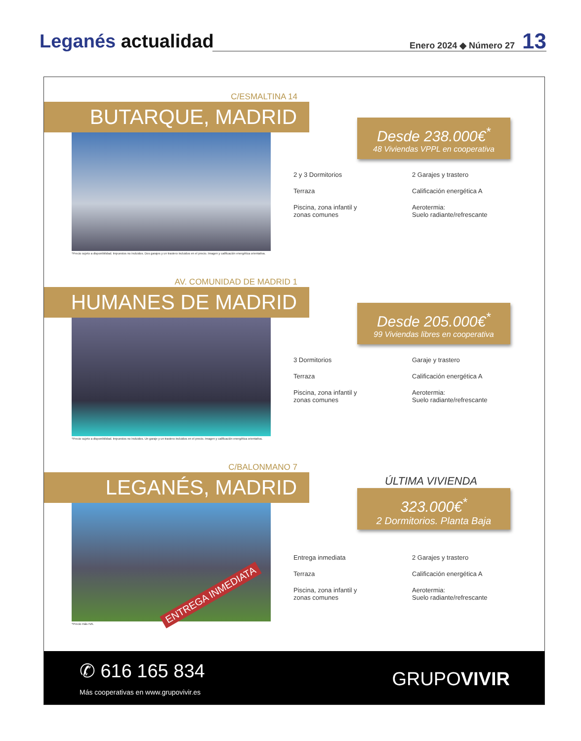Leganés actualidad Enero 2024 ◆ Número 27 13
C/ESMALTINA 14
BUTARQUE, MADRID
*Precio sujeto a disponibilidad. Impuestos no incluidos. Dos garajes y un trastero incluidos en el precio. Imagen y calificación energética orientativa.
Desde 238.000€<sup>*</sup>
48 Viviendas VPPL en cooperativa
2 y 3 Dormitorios
2 Garajes y trastero
Terraza
Calificación energética A
Piscina, zona infantil y
zonas comunes
Aerotermia:
Suelo radiante/refrescante
AV. COMUNIDAD DE MADRID 1
HUMANES DE MADRID
*Precio sujeto a disponibilidad. Impuestos no incluidos. Un garaje y un trastero incluidos en el precio. Imagen y calificación energética orientativa.
Desde 205.000€<sup>*</sup>
99 Viviendas libres en cooperativa
3 Dormitorios
Garaje y trastero
Terraza
Calificación energética A
Piscina, zona infantil y
zonas comunes
Aerotermia:
Suelo radiante/refrescante
C/BALONMANO 7
LEGANÉS, MADRID
ENTREGA INMEDIATA
*Precio más IVA.
ÚLTIMA VIVIENDA
323.000€<sup>*</sup>
2 Dormitorios. Planta Baja
Entrega inmediata
2 Garajes y trastero
Terraza
Calificación energética A
Piscina, zona infantil y
zonas comunes
Aerotermia:
Suelo radiante/refrescante
✆ 616 165 834
Más cooperativas en www.grupovivir.es
GRUPOVIVIR